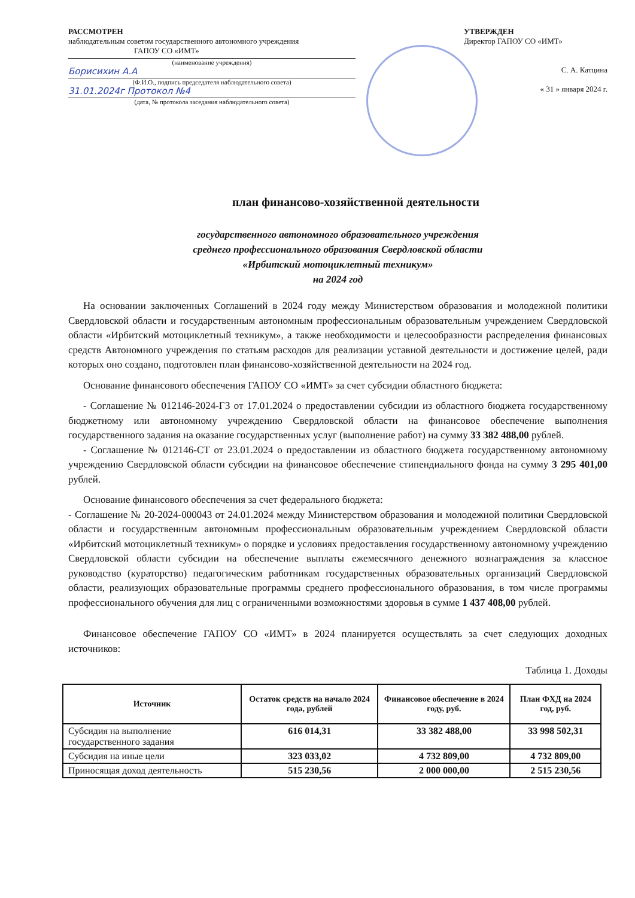РАССМОТРЕН
наблюдательным советом государственного автономного учреждения
ГАПОУ СО «ИМТ»
(наименование учреждения)
Борисихин А.А
(Ф.И.О., подпись председателя наблюдательного совета)
31.01.2024г Протокол №4
(дата, № протокола заседания наблюдательного совета)
УТВЕРЖДЕН
Директор ГАПОУ СО «ИМТ»
С. А. Катцина
« 31 » января 2024 г.
план финансово-хозяйственной деятельности
государственного автономного образовательного учреждения
среднего профессионального образования Свердловской области
«Ирбитский мотоциклетный техникум»
на 2024 год
На основании заключенных Соглашений в 2024 году между Министерством образования и молодежной политики Свердловской области и государственным автономным профессиональным образовательным учреждением Свердловской области «Ирбитский мотоциклетный техникум», а также необходимости и целесообразности распределения финансовых средств Автономного учреждения по статьям расходов для реализации уставной деятельности и достижение целей, ради которых оно создано, подготовлен план финансово-хозяйственной деятельности на 2024 год.
Основание финансового обеспечения ГАПОУ СО «ИМТ» за счет субсидии областного бюджета:
- Соглашение № 012146-2024-ГЗ от 17.01.2024 о предоставлении субсидии из областного бюджета государственному бюджетному или автономному учреждению Свердловской области на финансовое обеспечение выполнения государственного задания на оказание государственных услуг (выполнение работ) на сумму 33 382 488,00 рублей.
- Соглашение № 012146-СТ от 23.01.2024 о предоставлении из областного бюджета государственному автономному учреждению Свердловской области субсидии на финансовое обеспечение стипендиального фонда на сумму 3 295 401,00 рублей.
Основание финансового обеспечения за счет федерального бюджета:
- Соглашение № 20-2024-000043 от 24.01.2024 между Министерством образования и молодежной политики Свердловской области и государственным автономным профессиональным образовательным учреждением Свердловской области «Ирбитский мотоциклетный техникум» о порядке и условиях предоставления государственному автономному учреждению Свердловской области субсидии на обеспечение выплаты ежемесячного денежного вознаграждения за классное руководство (кураторство) педагогическим работникам государственных образовательных организаций Свердловской области, реализующих образовательные программы среднего профессионального образования, в том числе программы профессионального обучения для лиц с ограниченными возможностями здоровья в сумме 1 437 408,00 рублей.
Финансовое обеспечение ГАПОУ СО «ИМТ» в 2024 планируется осуществлять за счет следующих доходных источников:
Таблица 1. Доходы
| Источник | Остаток средств на начало 2024 года, рублей | Финансовое обеспечение в 2024 году, руб. | План ФХД на 2024 год, руб. |
| --- | --- | --- | --- |
| Субсидия на выполнение государственного задания | 616 014,31 | 33 382 488,00 | 33 998 502,31 |
| Субсидия на иные цели | 323 033,02 | 4 732 809,00 | 4 732 809,00 |
| Приносящая доход деятельность | 515 230,56 | 2 000 000,00 | 2 515 230,56 |